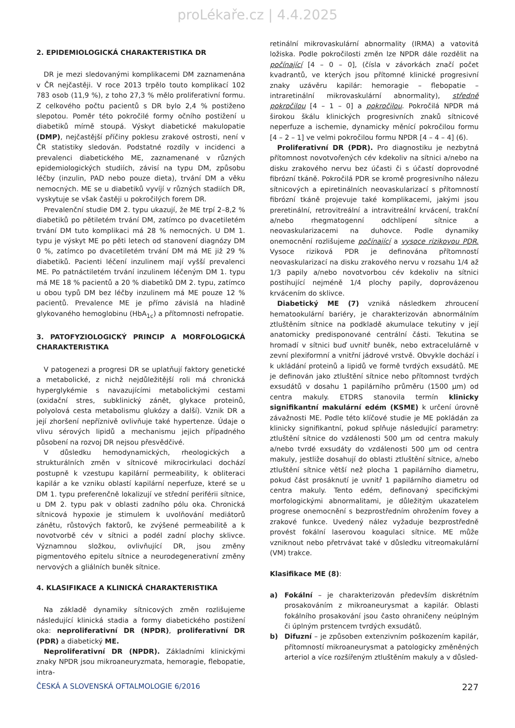proLékaře.cz | 4.4.2025
2. EPIDEMIOLOGICKÁ CHARAKTERISTIKA DR
DR je mezi sledovanými komplikacemi DM zaznamenána v ČR nejčastěji. V roce 2013 trpělo touto komplikací 102 783 osob (11,9 %), z toho 27,3 % mělo proliferativní formu. Z celkového počtu pacientů s DR bylo 2,4 % postiženo slepotou. Poměr této pokročilé formy očního postižení u diabetiků mírně stoupá. Výskyt diabetické makulopatie (DMP), nejčastější příčiny poklesu zrakové ostrosti, není v ČR statistiky sledován. Podstatné rozdíly v incidenci a prevalenci diabetického ME, zaznamenané v různých epidemiologických studiích, závisí na typu DM, způsobu léčby (inzulin, PAD nebo pouze dieta), trvání DM a věku nemocných. ME se u diabetiků vyvíjí v různých stadiích DR, vyskytuje se však častěji u pokročilých forem DR.
Prevalenční studie DM 2. typu ukazují, že ME trpí 2–8,2 % diabetiků po pětiletém trvání DM, zatímco po dvacetiletém trvání DM tuto komplikaci má 28 % nemocných. U DM 1. typu je výskyt ME po pěti letech od stanovení diagnózy DM 0 %, zatímco po dvacetiletém trvání DM má ME již 29 % diabetiků. Pacienti léčení inzulinem mají vyšší prevalenci ME. Po patnáctiletém trvání inzulinem léčeným DM 1. typu má ME 18 % pacientů a 20 % diabetiků DM 2. typu, zatímco u obou typů DM bez léčby inzulinem má ME pouze 12 % pacientů. Prevalence ME je přímo závislá na hladině glykovaného hemoglobinu (HbA<sub>1c</sub>) a přítomnosti nefropatie.
3. PATOFYZIOLOGICKÝ PRINCIP A MORFOLOGICKÁ CHARAKTERISTIKA
V patogenezi a progresi DR se uplatňují faktory genetické a metabolické, z nichž nejdůležitější roli má chronická hyperglykémie s navazujícími metabolickými cestami (oxidační stres, subklinický zánět, glykace proteinů, polyolová cesta metabolismu glukózy a další). Vznik DR a její zhoršení nepříznivě ovlivňuje také hypertenze. Údaje o vlivu sérových lipidů a mechanismu jejich případného působení na rozvoj DR nejsou přesvědčivé.
V důsledku hemodynamických, rheologických a strukturálních změn v sítnicové mikrocirkulaci dochází postupně k vzestupu kapilární permeability, k obliteraci kapilár a ke vzniku oblastí kapilární neperfuze, které se u DM 1. typu preferenčně lokalizují ve střední periférii sítnice, u DM 2. typu pak v oblasti zadního pólu oka. Chronická sítnicová hypoxie je stimulem k uvolňování mediátorů zánětu, růstových faktorů, ke zvýšené permeabilitě a k novotvorbě cév v sítnici a podél zadní plochy sklivce. Významnou složkou, ovlivňující DR, jsou změny pigmentového epitelu sítnice a neurodegenerativní změny nervových a gliálních buněk sítnice.
4. KLASIFIKACE A KLINICKÁ CHARAKTERISTIKA
Na základě dynamiky sítnicových změn rozlišujeme následující klinická stadia a formy diabetického postižení oka: neproliferativní DR (NPDR), proliferativní DR (PDR) a diabetický ME.
Neproliferativní DR (NPDR). Základními klinickými znaky NPDR jsou mikroaneuryzmata, hemoragie, flebopatie, intra-
retinální mikrovaskulární abnormality (IRMA) a vatovitá ložiska. Podle pokročilosti změn lze NPDR dále rozdělit na počínající [4 – 0 – 0], (čísla v závorkách značí počet kvadrantů, ve kterých jsou přítomné klinické progresivní znaky uzávěru kapilár: hemoragie – flebopatie – intraretinální mikrovaskulární abnormality), středně pokročilou [4 – 1 – 0] a pokročilou. Pokročilá NPDR má širokou škálu klinických progresivních znaků sítnicové neperfuze a ischemie, dynamicky měnící pokročilou formu [4 – 2 – 1] ve velmi pokročilou formu NPDR [4 – 4 – 4] (6).
Proliferativní DR (PDR). Pro diagnostiku je nezbytná přítomnost novotvořených cév kdekoliv na sítnici a/nebo na disku zrakového nervu bez účasti či s účastí doprovodné fibrózní tkáně. Pokročilá PDR se kromě progresivního nálezu sítnicových a epiretinálních neovaskularizací s přítomností fibrózní tkáně projevuje také komplikacemi, jakými jsou preretinální, retrovitreální a intravitreální krvácení, trakční a/nebo rhegmatogenní odchlípení sítnice a neovaskularizacemi na duhovce. Podle dynamiky onemocnění rozlišujeme počínající a vysoce rizikovou PDR. Vysoce riziková PDR je definována přítomností neovaskularizací na disku zrakového nervu v rozsahu 1/4 až 1/3 papily a/nebo novotvorbou cév kdekoliv na sítnici postihující nejméně 1/4 plochy papily, doprovázenou krvácením do sklivce.
Diabetický ME (7) vzniká následkem zhroucení hematookulární bariéry, je charakterizován abnormálním ztluštěním sítnice na podkladě akumulace tekutiny v její anatomicky predisponované centrální části. Tekutina se hromadí v sítnici buď uvnitř buněk, nebo extracelulárně v zevní plexiformní a vnitřní jádrové vrstvě. Obvykle dochází i k ukládání proteinů a lipidů ve formě tvrdých exsudátů. ME je definován jako ztluštění sítnice nebo přítomnost tvrdých exsudátů v dosahu 1 papilárního průměru (1500 µm) od centra makuly. ETDRS stanovila termín klinicky signifikantní makulární edém (KSME) k určení úrovně závažnosti ME. Podle této klíčové studie je ME pokládán za klinicky signifikantní, pokud splňuje následující parametry: ztluštění sítnice do vzdálenosti 500 µm od centra makuly a/nebo tvrdé exsudáty do vzdálenosti 500 µm od centra makuly, jestliže dosahují do oblasti ztluštění sítnice, a/nebo ztluštění sítnice větší než plocha 1 papilárního diametru, pokud část prosáknutí je uvnitř 1 papilárního diametru od centra makuly. Tento edém, definovaný specifickými morfologickými abnormalitami, je důležitým ukazatelem progrese onemocnění s bezprostředním ohrožením fovey a zrakové funkce. Uvedený nález vyžaduje bezprostředně provést fokální laserovou koagulaci sítnice. ME může vzniknout nebo přetrvávat také v důsledku vitreomakulární (VM) trakce.
Klasifikace ME (8):
a) Fokální – je charakterizován především diskrétním prosakováním z mikroaneurysmat a kapilár. Oblasti fokálního prosakování jsou často ohraničeny neúplným či úplným prstencem tvrdých exsudátů.
b) Difuzní – je způsoben extenzivním poškozením kapilár, přítomností mikroaneurysmat a patologicky změněných arteriol a více rozšířeným ztluštěním makuly a v důsled-
ČESKÁ A SLOVENSKÁ OFTALMOLOGIE 6/2016 227